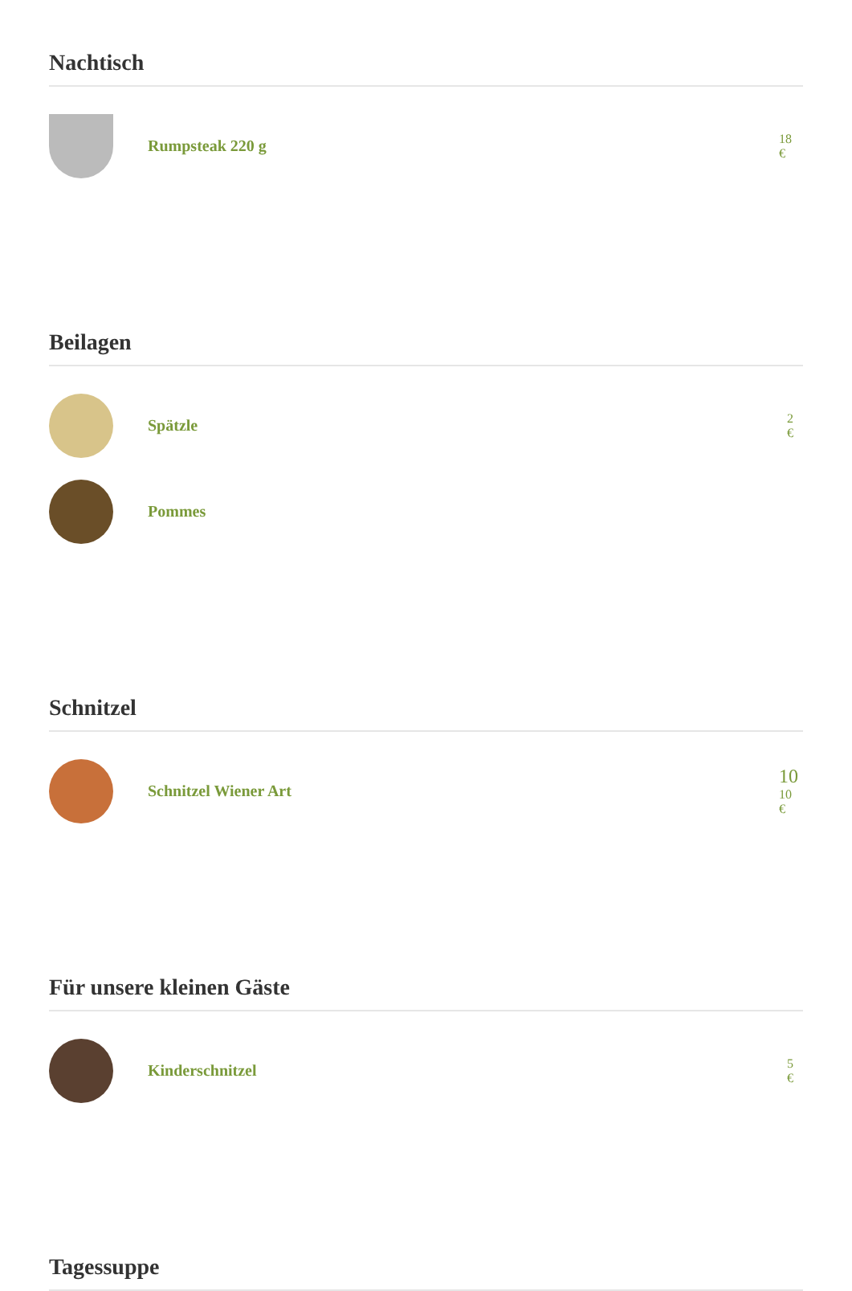Nachtisch
Rumpsteak 220 g
18
€
Beilagen
Spätzle
2
€
Pommes
Schnitzel
Schnitzel Wiener Art
10
10
€
Für unsere kleinen Gäste
Kinderschnitzel
5
€
Tagessuppe